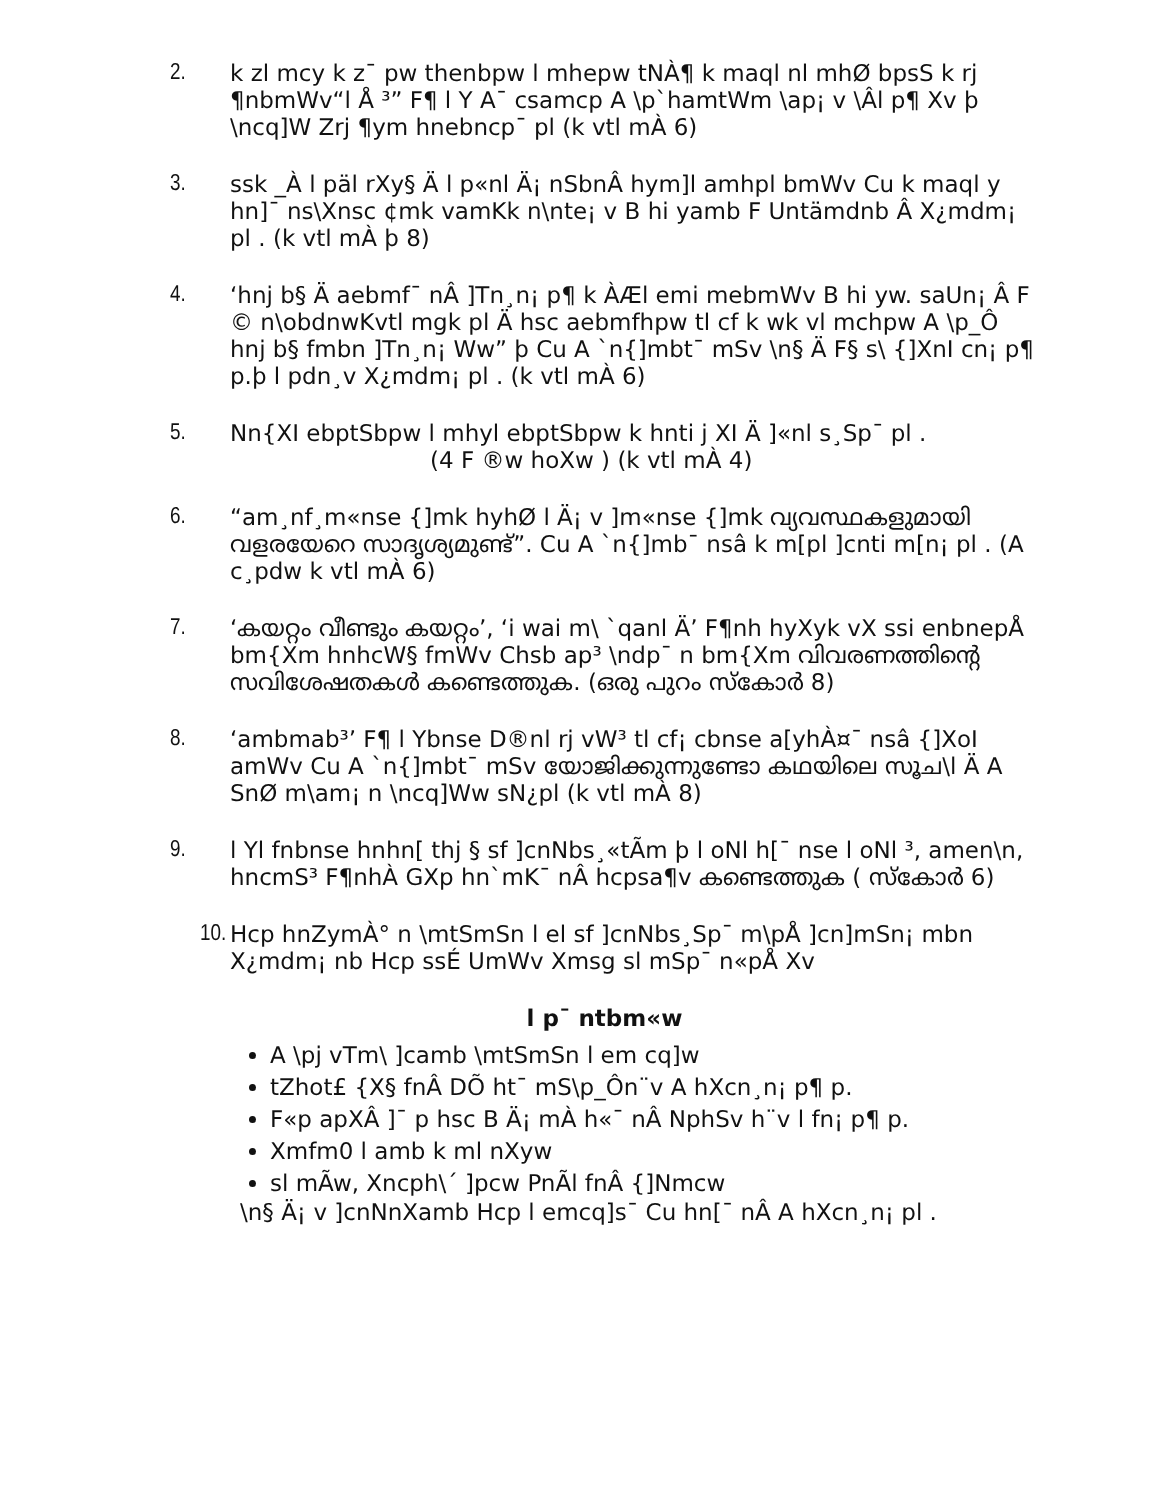2. k zl mcy k z¯ pw thenbpw l mhepw tNÀ¶ k maql nl mhØ bpsS k rj ¶nbmWv“l Å ³” F¶ l Y A¯ csamcp A \p`hamtWm \ap¡ v \Âl p¶ Xv þ \ncq]W Zrj ¶ym hnebncp¯ pl (k vtl mÀ 6)
3. ssk _À l päl rXy§ Ä l p«nl Ä¡ nSbnÂ hym]l amhpl bmWv Cu k maql y hn]¯ ns\Xnsc ¢mk vamKk n\nte¡ v B hi yamb F Untämdnb Â X¿mdm¡ pl . (k vtl mÀ þ 8)
4. ‘hnj b§ Ä aebmf¯ nÂ ]Tn¸n¡ p¶ k ÀÆl emi mebmWv B hi yw. saUn¡ Â F © n\obdnwKvtl mgk pl Ä hsc aebmfhpw tl cf k wk vl mchpw A \p_Ô hnj b§ fmbn ]Tn¸n¡ Ww” þ Cu A `n{]mbt¯ mSv \n§ Ä F§ s\ {]XnI cn¡ p¶ p.þ l pdn¸v X¿mdm¡ pl . (k vtl mÀ 6)
5. Nn{XI ebptSbpw l mhyl ebptSbpw k hnti j XI Ä ]«nl s¸Sp¯ pl .
(4 F ®w hoXw ) (k vtl mÀ 4)
6. “am¸nf¸m«nse {]mk hyhØ l Ä¡ v ]m«nse {]mk വ്യവസ്ഥകളുമായി വളരയേറെ സാദൃശ്യമുണ്ട്”. Cu A `n{]mb¯ nsâ k m[pl ]cnti m[n¡ pl . (A c¸pdw k vtl mÀ 6)
7. ‘കയറ്റം വീണ്ടും കയറ്റം’, ‘i wai m\ `qanl Ä’ F¶nh hyXyk vX ssi enbnepÅ bm{Xm hnhcW§ fmWv Chsb ap³ \ndp¯ n bm{Xm വിവരണത്തിന്റെ സവിശേഷതകൾ കണ്ടെത്തുക. (ഒരു പുറം സ്കോർ 8)
8. ‘ambmab³’ F¶ l Ybnse D®nl rj vW³ tl cf¡ cbnse a[yhÀ¤¯ nsâ {]XoI amWv Cu A `n{]mbt¯ mSv യോജിക്കുന്നുണ്ടോ കഥയിലെ സൂച\l Ä A SnØ m\am¡ n \ncq]Ww sN¿pl (k vtl mÀ 8)
9. l Yl fnbnse hnhn[ thj § sf ]cnNbs¸«tÃm þ l oNl h[¯ nse l oNl ³, amen\n, hncmS³ F¶nhÀ GXp hn`mK¯ nÂ hcpsa¶v കണ്ടെത്തുക ( സ്കോർ 6)
10.
Hcp hnZymÀ° n \mtSmSn l el sf ]cnNbs¸Sp¯ m\pÅ ]cn]mSn¡ mbn X¿mdm¡ nb Hcp ssÉ UmWv Xmsg sl mSp¯ n«pÅ Xv
l p¯ ntbm«w
A \pj vTm\ ]camb \mtSmSn l em cq]w
tZhot£ {X§ fnÂ DÕ ht¯ mS\p_Ôn¨v A hXcn¸n¡ p¶ p.
F«p apXÂ ]¯ p hsc B Ä¡ mÀ h«¯ nÂ NphSv h¨v l fn¡ p¶ p.
Xmfm߀ l amb k ml nXyw
sl mÃw, Xncph\´ ]pcw PnÃl fnÂ {]Nmcw
\n§ Ä¡ v ]cnNnXamb Hcp l emcq]s¯ Cu hn[¯ nÂ A hXcn¸n¡ pl .